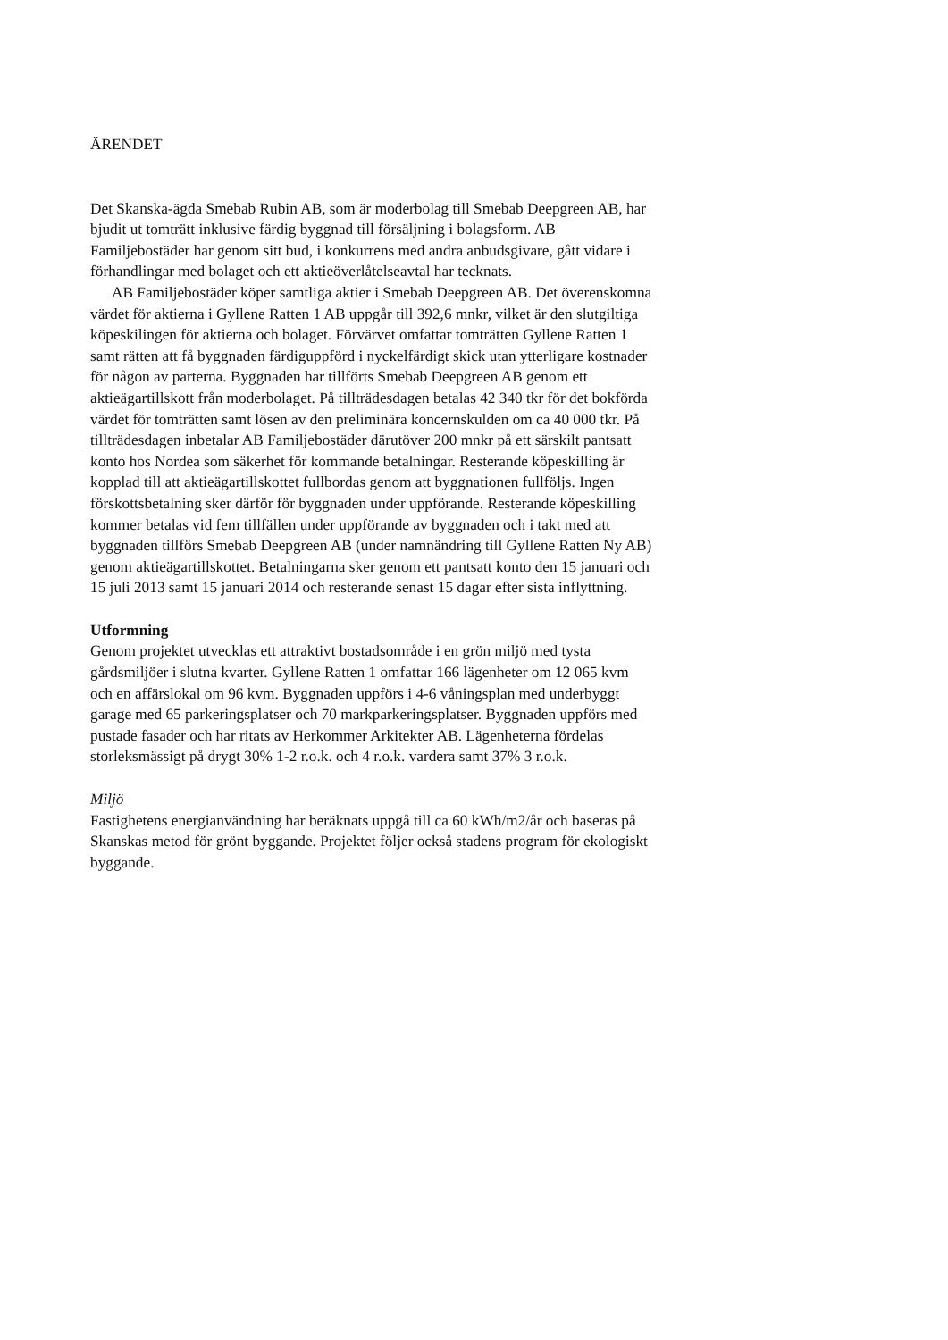ÄRENDET
Det Skanska-ägda Smebab Rubin AB, som är moderbolag till Smebab Deep­green AB, har bjudit ut tomträtt inklusive färdig byggnad till försäljning i bo­lagsform. AB Familjebostäder har genom sitt bud, i konkurrens med andra anbudsgivare, gått vidare i förhandlingar med bolaget och ett aktieöverlåtelse­avtal har tecknats.
AB Familjebostäder köper samtliga aktier i Smebab Deepgreen AB. Det överenskomna värdet för aktierna i Gyllene Ratten 1 AB uppgår till 392,6 mnkr, vilket är den slutgiltiga köpeskilingen för aktierna och bolaget. Förvär­vet omfattar tomträtten Gyllene Ratten 1 samt rätten att få byggnaden färdig­uppförd i nyckelfärdigt skick utan ytterligare kostnader för någon av parterna. Byggnaden har tillförts Smebab Deepgreen AB genom ett aktieägartillskott från moderbolaget. På tillträdesdagen betalas 42 340 tkr för det bokförda vär­det för tomträtten samt lösen av den preliminära koncernskulden om ca 40 000 tkr. På tillträdesdagen inbetalar AB Familjebostäder därutöver 200 mnkr på ett särskilt pantsatt konto hos Nordea som säkerhet för kommande betalningar. Resterande köpeskilling är kopplad till att aktieägartillskottet fullbordas ge­nom att byggnationen fullföljs. Ingen förskottsbetalning sker därför för bygg­naden under uppförande. Resterande köpeskilling kommer betalas vid fem tillfällen under uppförande av byggnaden och i takt med att byggnaden tillförs Smebab Deepgreen AB (under namnändring till Gyllene Ratten Ny AB) ge­nom aktieägartillskottet. Betalningarna sker genom ett pantsatt konto den 15 januari och 15 juli 2013 samt 15 januari 2014 och resterande senast 15 dagar efter sista inflyttning.
Utformning
Genom projektet utvecklas ett attraktivt bostadsområde i en grön miljö med tysta gårdsmiljöer i slutna kvarter. Gyllene Ratten 1 omfattar 166 lägenheter om 12 065 kvm och en affärslokal om 96 kvm. Byggnaden uppförs i 4-6 vå­ningsplan med underbyggt garage med 65 parkeringsplatser och 70 markpar­keringsplatser. Byggnaden uppförs med pustade fasader och har ritats av Her­kommer Arkitekter AB. Lägenheterna fördelas storleksmässigt på drygt 30% 1-2 r.o.k. och 4 r.o.k. vardera samt 37% 3 r.o.k.
Miljö
Fastighetens energianvändning har beräknats uppgå till ca 60 kWh/m2/år och baseras på Skanskas metod för grönt byggande. Projektet följer också stadens program för ekologiskt byggande.